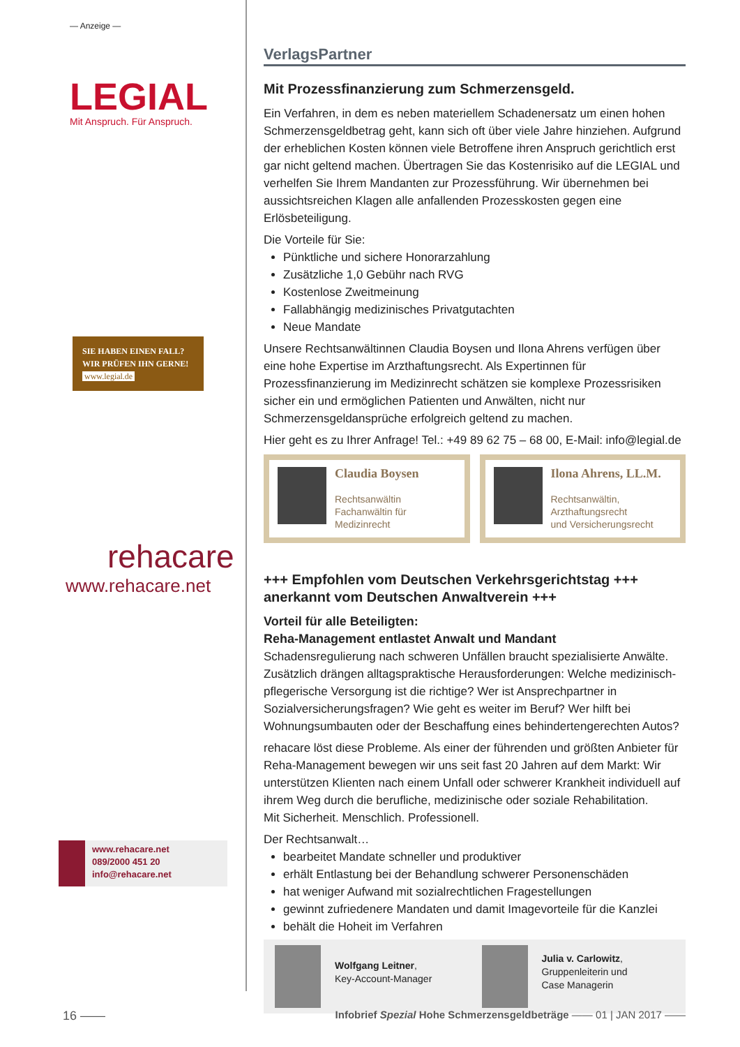— Anzeige —
LEGIAL
Mit Anspruch. Für Anspruch.
SIE HABEN EINEN FALL?
WIR PRÜFEN IHN GERNE!
www.legial.de
rehacare
www.rehacare.net
www.rehacare.net
089/2000 451 20
info@rehacare.net
VerlagsPartner
Mit Prozessfinanzierung zum Schmerzensgeld.
Ein Verfahren, in dem es neben materiellem Schadenersatz um einen hohen Schmerzensgeldbetrag geht, kann sich oft über viele Jahre hinziehen. Aufgrund der erheblichen Kosten können viele Betroffene ihren Anspruch gerichtlich erst gar nicht geltend machen. Übertragen Sie das Kostenrisiko auf die LEGIAL und verhelfen Sie Ihrem Mandanten zur Prozessführung. Wir übernehmen bei aussichtsreichen Klagen alle anfallenden Prozesskosten gegen eine Erlösbeteiligung.
Die Vorteile für Sie:
Pünktliche und sichere Honorarzahlung
Zusätzliche 1,0 Gebühr nach RVG
Kostenlose Zweitmeinung
Fallabhängig medizinisches Privatgutachten
Neue Mandate
Unsere Rechtsanwältinnen Claudia Boysen und Ilona Ahrens verfügen über eine hohe Expertise im Arzthaftungsrecht. Als Expertinnen für Prozessfinanzierung im Medizinrecht schätzen sie komplexe Prozessrisiken sicher ein und ermöglichen Patienten und Anwälten, nicht nur Schmerzensgeldansprüche erfolgreich geltend zu machen.
Hier geht es zu Ihrer Anfrage! Tel.: +49 89 62 75 – 68 00, E-Mail: info@legial.de
Claudia Boysen
Rechtsanwältin
Fachanwältin für
Medizinrecht
Ilona Ahrens, LL.M.
Rechtsanwältin,
Arzthaftungsrecht
und Versicherungsrecht
+++ Empfohlen vom Deutschen Verkehrsgerichtstag +++ anerkannt vom Deutschen Anwaltverein +++
Vorteil für alle Beteiligten:
Reha-Management entlastet Anwalt und Mandant
Schadensregulierung nach schweren Unfällen braucht spezialisierte Anwälte. Zusätzlich drängen alltagspraktische Herausforderungen: Welche medizinisch-pflegerische Versorgung ist die richtige? Wer ist Ansprechpartner in Sozialversicherungsfragen? Wie geht es weiter im Beruf? Wer hilft bei Wohnungsumbauten oder der Beschaffung eines behindertengerechten Autos?
rehacare löst diese Probleme. Als einer der führenden und größten Anbieter für Reha-Management bewegen wir uns seit fast 20 Jahren auf dem Markt: Wir unterstützen Klienten nach einem Unfall oder schwerer Krankheit individuell auf ihrem Weg durch die berufliche, medizinische oder soziale Rehabilitation.
Mit Sicherheit. Menschlich. Professionell.
Der Rechtsanwalt…
bearbeitet Mandate schneller und produktiver
erhält Entlastung bei der Behandlung schwerer Personenschäden
hat weniger Aufwand mit sozialrechtlichen Fragestellungen
gewinnt zufriedenere Mandaten und damit Imagevorteile für die Kanzlei
behält die Hoheit im Verfahren
Wolfgang Leitner,
Key-Account-Manager
Julia v. Carlowitz,
Gruppenleiterin und
Case Managerin
16 —— Infobrief Spezial Hohe Schmerzensgeldbeträge —— 01 | JAN 2017 ——